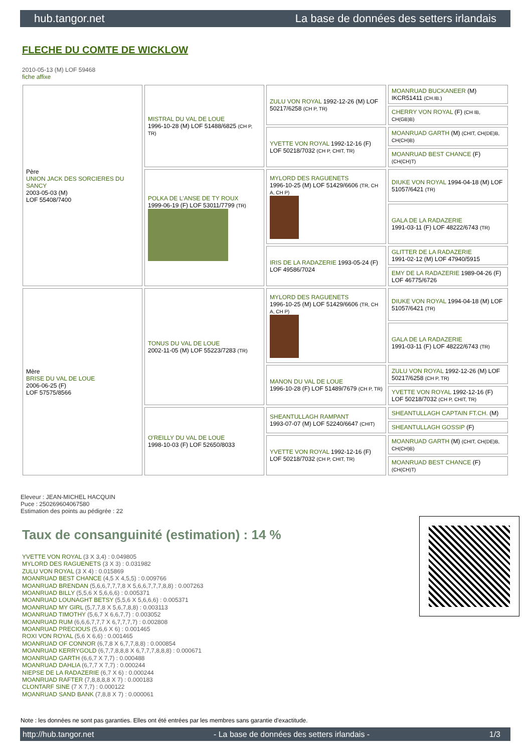hub.tangor.net La base de données des setters irlandais
FLECHE DU COMTE DE WICKLOW
2010-05-13 (M) LOF 59468
fiche affixe
| Père UNION JACK DES SORCIERES DU SANCY 2003-05-03 (M) LOF 55408/7400 | MISTRAL DU VAL DE LOUE 1996-10-28 (M) LOF 51488/6825 (CH P, TR) | ZULU VON ROYAL 1992-12-26 (M) LOF 50217/6258 (CH P, TR) | MOANRUAD BUCKANEER (M) IKCR51411 (CH.IB.) |
| | | | CHERRY VON ROYAL (F) (CH IB, CH(GB)B) |
| | | YVETTE VON ROYAL 1992-12-16 (F) LOF 50218/7032 (CH P, CHIT, TR) | MOANRUAD GARTH (M) (CHIT, CH(DE)B, CH(CH)B) |
| | | | MOANRUAD BEST CHANCE (F) (CH(CH)T) |
| | POLKA DE L'ANSE DE TY ROUX 1999-06-19 (F) LOF 53011/7799 (TR) | MYLORD DES RAGUENETS 1996-10-25 (M) LOF 51429/6606 (TR, CH A, CH P) | DIUKE VON ROYAL 1994-04-18 (M) LOF 51057/6421 (TR) |
| | | | GALA DE LA RADAZERIE 1991-03-11 (F) LOF 48222/6743 (TR) |
| | | IRIS DE LA RADAZERIE 1993-05-24 (F) LOF 49586/7024 | GLITTER DE LA RADAZERIE 1991-02-12 (M) LOF 47940/5915 |
| | | | EMY DE LA RADAZERIE 1989-04-26 (F) LOF 46775/6726 |
| Mère BRISE DU VAL DE LOUE 2006-06-25 (F) LOF 57575/8566 | TONUS DU VAL DE LOUE 2002-11-05 (M) LOF 55223/7283 (TR) | MYLORD DES RAGUENETS 1996-10-25 (M) LOF 51429/6606 (TR, CH A, CH P) | DIUKE VON ROYAL 1994-04-18 (M) LOF 51057/6421 (TR) |
| | | | GALA DE LA RADAZERIE 1991-03-11 (F) LOF 48222/6743 (TR) |
| | | MANON DU VAL DE LOUE 1996-10-28 (F) LOF 51489/7679 (CH P, TR) | ZULU VON ROYAL 1992-12-26 (M) LOF 50217/6258 (CH P, TR) |
| | | | YVETTE VON ROYAL 1992-12-16 (F) LOF 50218/7032 (CH P, CHIT, TR) |
| | O'REILLY DU VAL DE LOUE 1998-10-03 (F) LOF 52650/8033 | SHEANTULLAGH RAMPANT 1993-07-07 (M) LOF 52240/6647 (CHIT) | SHEANTULLAGH CAPTAIN FT.CH. (M) |
| | | | SHEANTULLAGH GOSSIP (F) |
| | | YVETTE VON ROYAL 1992-12-16 (F) LOF 50218/7032 (CH P, CHIT, TR) | MOANRUAD GARTH (M) (CHIT, CH(DE)B, CH(CH)B) |
| | | | MOANRUAD BEST CHANCE (F) (CH(CH)T) |
Eleveur : JEAN-MICHEL HACQUIN
Puce : 250269604067580
Estimation des points au pédigrée : 22
Taux de consanguinité (estimation) : 14 %
YVETTE VON ROYAL (3 X 3,4) : 0.049805
MYLORD DES RAGUENETS (3 X 3) : 0.031982
ZULU VON ROYAL (3 X 4) : 0.015869
MOANRUAD BEST CHANCE (4,5 X 4,5,5) : 0.009766
MOANRUAD BRENDAN (5,6,6,7,7,7,8 X 5,6,6,7,7,7,8,8) : 0.007263
MOANRUAD BILLY (5,5,6 X 5,6,6,6) : 0.005371
MOANRUAD LOUNAGHT BETSY (5,5,6 X 5,6,6,6) : 0.005371
MOANRUAD MY GIRL (5,7,7,8 X 5,6,7,8,8) : 0.003113
MOANRUAD TIMOTHY (5,6,7 X 6,6,7,7) : 0.003052
MOANRUAD RUM (6,6,6,7,7,7 X 6,7,7,7,7) : 0.002808
MOANRUAD PRECIOUS (5,6,6 X 6) : 0.001465
ROXI VON ROYAL (5,6 X 6,6) : 0.001465
MOANRUAD OF CONNOR (6,7,8 X 6,7,7,8,8) : 0.000854
MOANRUAD KERRYGOLD (6,7,7,8,8,8 X 6,7,7,7,8,8,8) : 0.000671
MOANRUAD GARTH (6,6,7 X 7,7) : 0.000488
MOANRUAD DAHLIA (6,7,7 X 7,7) : 0.000244
NIEPSE DE LA RADAZERIE (6,7 X 6) : 0.000244
MOANRUAD RAFTER (7,8,8,8,8 X 7) : 0.000183
CLONTARF SINE (7 X 7,7) : 0.000122
MOANRUAD SAND BANK (7,8,8 X 7) : 0.000061
Note : les données ne sont pas garanties. Elles ont été entrées par les membres sans garantie d'exactitude.
http://hub.tangor.net - La base de données des setters irlandais - 1/3